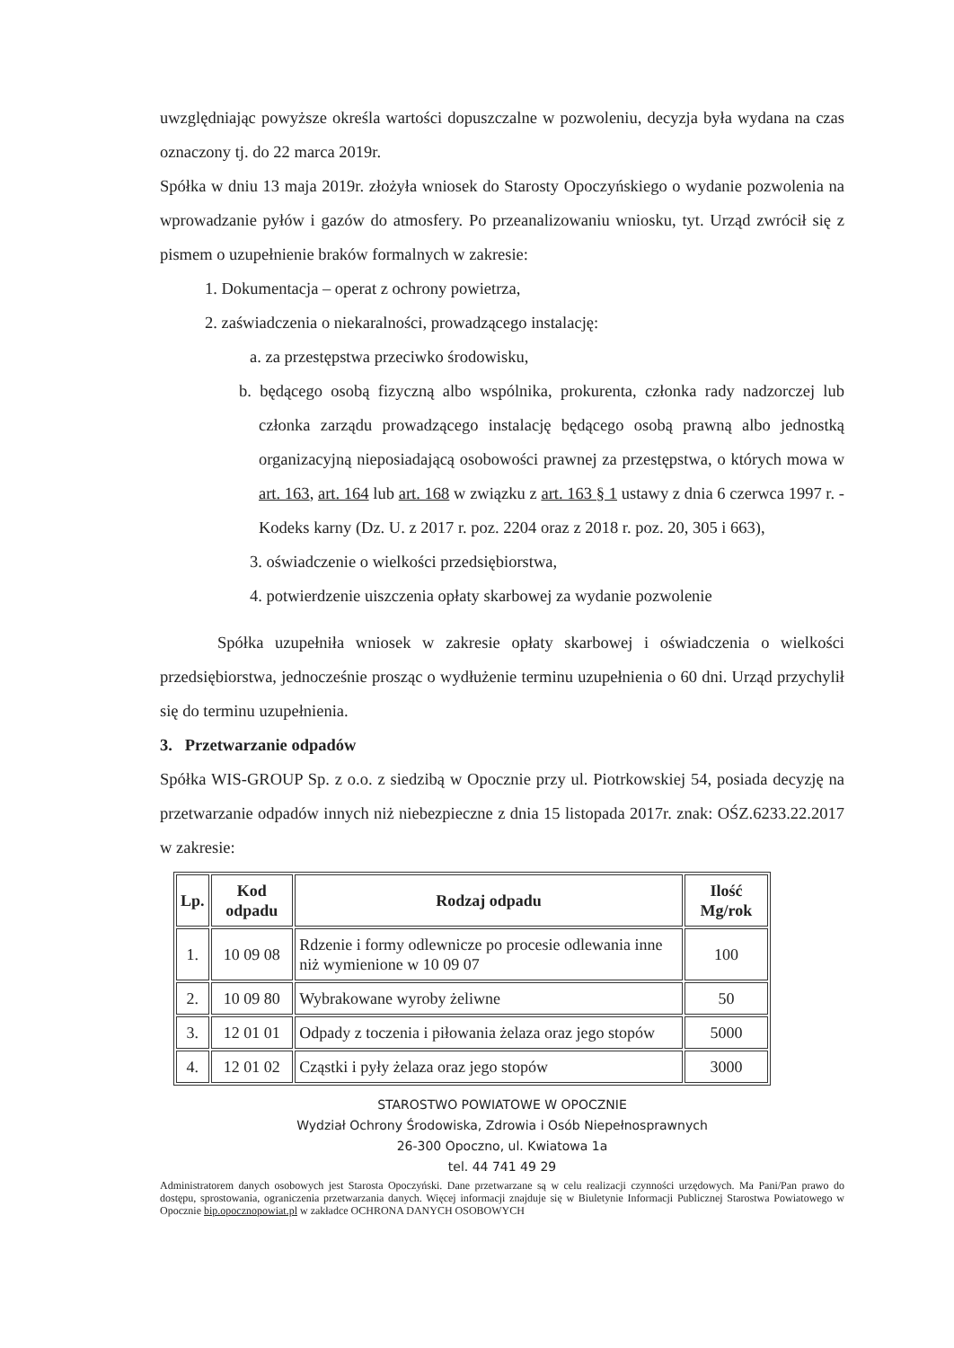uwzględniając powyższe określa wartości dopuszczalne w pozwoleniu, decyzja była wydana na czas oznaczony tj. do 22 marca 2019r.
Spółka w dniu 13 maja 2019r. złożyła wniosek do Starosty Opoczyńskiego o wydanie pozwolenia na wprowadzanie pyłów i gazów do atmosfery. Po przeanalizowaniu wniosku, tyt. Urząd zwrócił się z pismem o uzupełnienie braków formalnych w zakresie:
1. Dokumentacja – operat z ochrony powietrza,
2. zaświadczenia o niekaralności, prowadzącego instalację:
a. za przestępstwa przeciwko środowisku,
b. będącego osobą fizyczną albo wspólnika, prokurenta, członka rady nadzorczej lub członka zarządu prowadzącego instalację będącego osobą prawną albo jednostką organizacyjną nieposiadającą osobowości prawnej za przestępstwa, o których mowa w art. 163, art. 164 lub art. 168 w związku z art. 163 § 1 ustawy z dnia 6 czerwca 1997 r. - Kodeks karny (Dz. U. z 2017 r. poz. 2204 oraz z 2018 r. poz. 20, 305 i 663),
3. oświadczenie o wielkości przedsiębiorstwa,
4. potwierdzenie uiszczenia opłaty skarbowej za wydanie pozwolenie
Spółka uzupełniła wniosek w zakresie opłaty skarbowej i oświadczenia o wielkości przedsiębiorstwa, jednocześnie prosząc o wydłużenie terminu uzupełnienia o 60 dni. Urząd przychylił się do terminu uzupełnienia.
3. Przetwarzanie odpadów
Spółka WIS-GROUP Sp. z o.o. z siedzibą w Opocznie przy ul. Piotrkowskiej 54, posiada decyzję na przetwarzanie odpadów innych niż niebezpieczne z dnia 15 listopada 2017r. znak: OŚZ.6233.22.2017 w zakresie:
| Lp. | Kod odpadu | Rodzaj odpadu | Ilość Mg/rok |
| --- | --- | --- | --- |
| 1. | 10 09 08 | Rdzenie i formy odlewnicze po procesie odlewania inne niż wymienione w 10 09 07 | 100 |
| 2. | 10 09 80 | Wybrakowane wyroby żeliwne | 50 |
| 3. | 12 01 01 | Odpady z toczenia i piłowania żelaza oraz jego stopów | 5000 |
| 4. | 12 01 02 | Cząstki i pyły żelaza oraz jego stopów | 3000 |
STAROSTWO POWIATOWE W OPOCZNIE
Wydział Ochrony Środowiska, Zdrowia i Osób Niepełnosprawnych
26-300 Opoczno, ul. Kwiatowa 1a
tel. 44 741 49 29
Administratorem danych osobowych jest Starosta Opoczyński. Dane przetwarzane są w celu realizacji czynności urzędowych. Ma Pani/Pan prawo do dostępu, sprostowania, ograniczenia przetwarzania danych. Więcej informacji znajduje się w Biuletynie Informacji Publicznej Starostwa Powiatowego w Opocznie bip.opocznopowiat.pl w zakładce OCHRONA DANYCH OSOBOWYCH